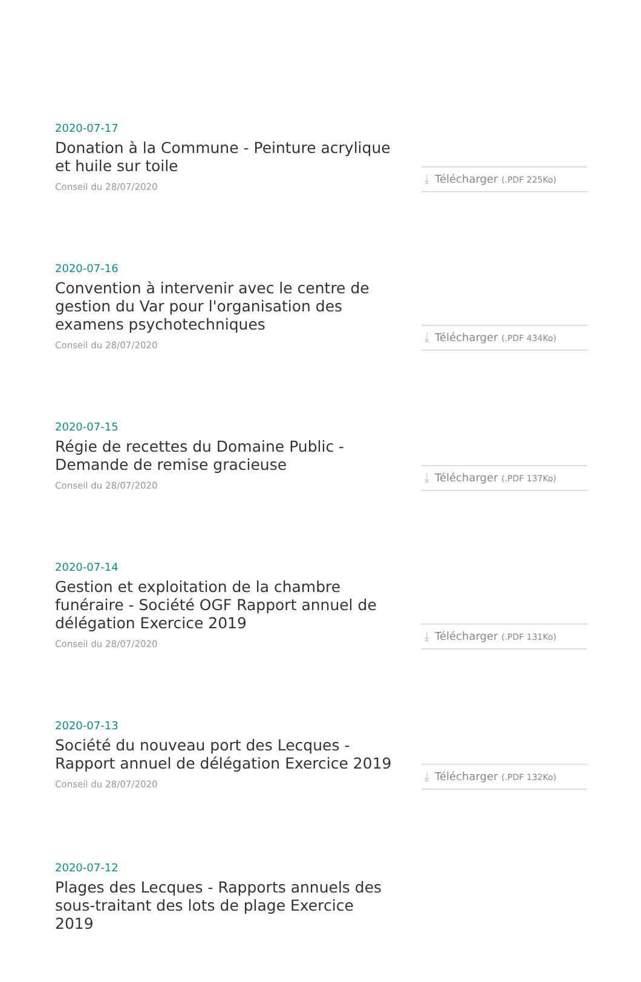2020-07-17
Donation à la Commune - Peinture acrylique et huile sur toile
Conseil du 28/07/2020
⤓ Télécharger (.PDF 225Ko)
2020-07-16
Convention à intervenir avec le centre de gestion du Var pour l'organisation des examens psychotechniques
Conseil du 28/07/2020
⤓ Télécharger (.PDF 434Ko)
2020-07-15
Régie de recettes du Domaine Public - Demande de remise gracieuse
Conseil du 28/07/2020
⤓ Télécharger (.PDF 137Ko)
2020-07-14
Gestion et exploitation de la chambre funéraire - Société OGF Rapport annuel de délégation Exercice 2019
Conseil du 28/07/2020
⤓ Télécharger (.PDF 131Ko)
2020-07-13
Société du nouveau port des Lecques - Rapport annuel de délégation Exercice 2019
Conseil du 28/07/2020
⤓ Télécharger (.PDF 132Ko)
2020-07-12
Plages des Lecques - Rapports annuels des sous-traitant des lots de plage Exercice 2019